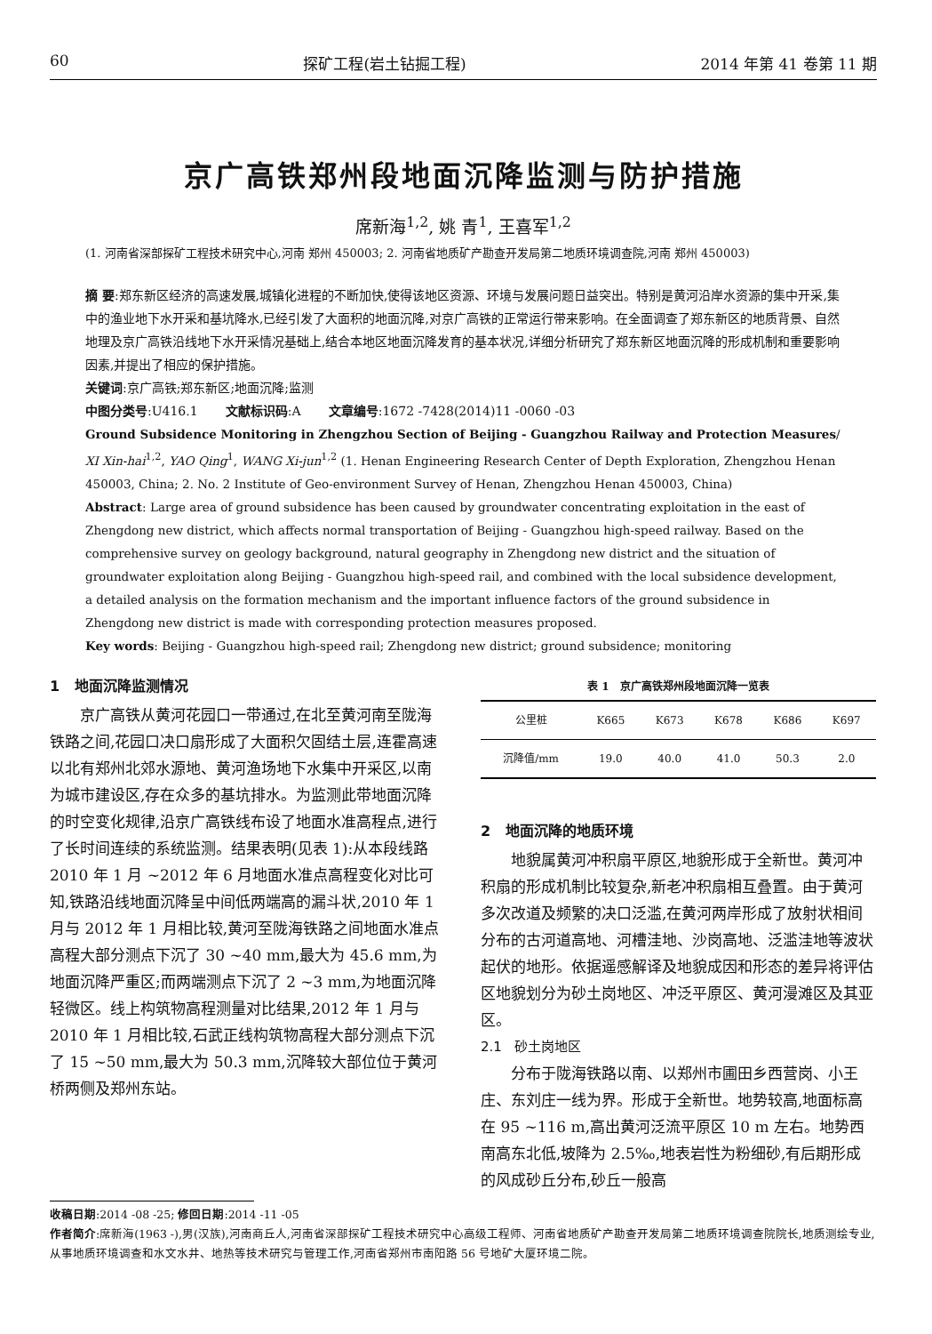60 探矿工程(岩土钻掘工程) 2014 年第 41 卷第 11 期
京广高铁郑州段地面沉降监测与防护措施
席新海<sup>1,2</sup>, 姚 青<sup>1</sup>, 王喜军<sup>1,2</sup>
(1. 河南省深部探矿工程技术研究中心,河南 郑州 450003; 2. 河南省地质矿产勘查开发局第二地质环境调查院,河南 郑州 450003)
摘 要:郑东新区经济的高速发展,城镇化进程的不断加快,使得该地区资源、环境与发展问题日益突出。特别是黄河沿岸水资源的集中开采,集中的渔业地下水开采和基坑降水,已经引发了大面积的地面沉降,对京广高铁的正常运行带来影响。在全面调查了郑东新区的地质背景、自然地理及京广高铁沿线地下水开采情况基础上,结合本地区地面沉降发育的基本状况,详细分析研究了郑东新区地面沉降的形成机制和重要影响因素,并提出了相应的保护措施。
关键词:京广高铁;郑东新区;地面沉降;监测
中图分类号:U416.1 文献标识码:A 文章编号:1672 -7428(2014)11 -0060 -03
Ground Subsidence Monitoring in Zhengzhou Section of Beijing - Guangzhou Railway and Protection Measures/ XI Xin-hai<sup>1,2</sup>, YAO Qing<sup>1</sup>, WANG Xi-jun<sup>1,2</sup> (1. Henan Engineering Research Center of Depth Exploration, Zhengzhou Henan 450003, China; 2. No. 2 Institute of Geo-environment Survey of Henan, Zhengzhou Henan 450003, China)
Abstract: Large area of ground subsidence has been caused by groundwater concentrating exploitation in the east of Zhengdong new district, which affects normal transportation of Beijing - Guangzhou high-speed railway. Based on the comprehensive survey on geology background, natural geography in Zhengdong new district and the situation of groundwater exploitation along Beijing - Guangzhou high-speed rail, and combined with the local subsidence development, a detailed analysis on the formation mechanism and the important influence factors of the ground subsidence in Zhengdong new district is made with corresponding protection measures proposed.
Key words: Beijing - Guangzhou high-speed rail; Zhengdong new district; ground subsidence; monitoring
1 地面沉降监测情况
京广高铁从黄河花园口一带通过,在北至黄河南至陇海铁路之间,花园口决口扇形成了大面积欠固结土层,连霍高速以北有郑州北郊水源地、黄河渔场地下水集中开采区,以南为城市建设区,存在众多的基坑排水。为监测此带地面沉降的时空变化规律,沿京广高铁线布设了地面水准高程点,进行了长时间连续的系统监测。结果表明(见表 1):从本段线路 2010 年 1 月 ~2012 年 6 月地面水准点高程变化对比可知,铁路沿线地面沉降呈中间低两端高的漏斗状,2010 年 1 月与 2012 年 1 月相比较,黄河至陇海铁路之间地面水准点高程大部分测点下沉了 30 ~40 mm,最大为 45.6 mm,为地面沉降严重区;而两端测点下沉了 2 ~3 mm,为地面沉降轻微区。线上构筑物高程测量对比结果,2012 年 1 月与 2010 年 1 月相比较,石武正线构筑物高程大部分测点下沉了 15 ~50 mm,最大为 50.3 mm,沉降较大部位位于黄河桥两侧及郑州东站。
表 1 京广高铁郑州段地面沉降一览表
| 公里桩 | K665 | K673 | K678 | K686 | K697 |
| --- | --- | --- | --- | --- | --- |
| 沉降值/mm | 19.0 | 40.0 | 41.0 | 50.3 | 2.0 |
2 地面沉降的地质环境
地貌属黄河冲积扇平原区,地貌形成于全新世。黄河冲积扇的形成机制比较复杂,新老冲积扇相互叠置。由于黄河多次改道及频繁的决口泛滥,在黄河两岸形成了放射状相间分布的古河道高地、河槽洼地、沙岗高地、泛滥洼地等波状起伏的地形。依据遥感解译及地貌成因和形态的差异将评估区地貌划分为砂土岗地区、冲泛平原区、黄河漫滩区及其亚区。
2.1 砂土岗地区
分布于陇海铁路以南、以郑州市圃田乡西营岗、小王庄、东刘庄一线为界。形成于全新世。地势较高,地面标高在 95 ~116 m,高出黄河泛流平原区 10 m 左右。地势西南高东北低,坡降为 2.5‰,地表岩性为粉细砂,有后期形成的风成砂丘分布,砂丘一般高
收稿日期:2014 -08 -25; 修回日期:2014 -11 -05
作者简介:席新海(1963 -),男(汉族),河南商丘人,河南省深部探矿工程技术研究中心高级工程师、河南省地质矿产勘查开发局第二地质环境调查院院长,地质测绘专业,从事地质环境调查和水文水井、地热等技术研究与管理工作,河南省郑州市南阳路 56 号地矿大厦环境二院。